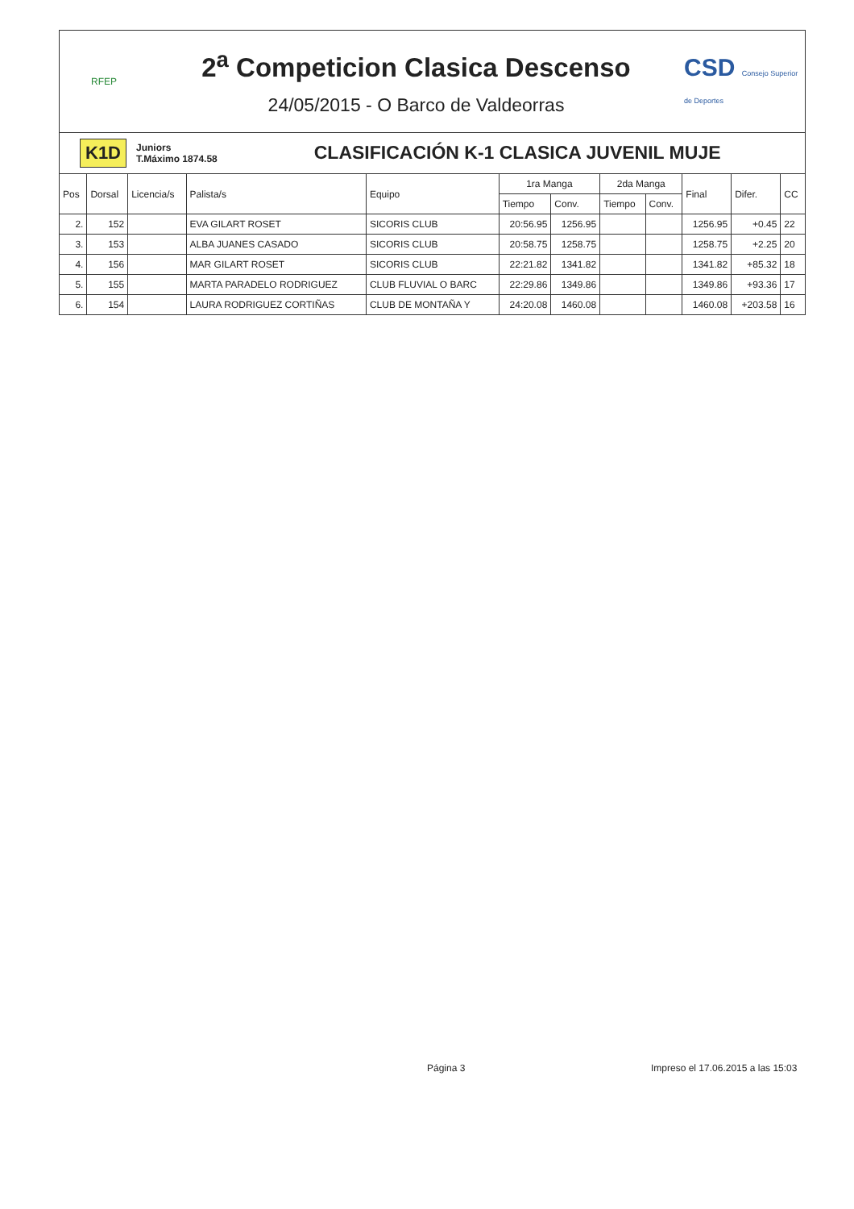RFEP
2<sup>a</sup> Competicion Clasica Descenso
24/05/2015 - O Barco de Valdeorras
CSD Consejo Superior de Deportes
K1D Juniors
T.Máximo 1874.58 CLASIFICACIÓN K-1 CLASICA JUVENIL MUJE
| Pos | Dorsal | Licencia/s | Palista/s | Equipo | 1ra Manga | | 2da Manga | | Final | Difer. | CC |
| --- | --- | --- | --- | --- | --- | --- | --- | --- | --- | --- | --- |
| | | | | | Tiempo | Conv. | Tiempo | Conv. | | | |
| 2. | 152 | | EVA GILART ROSET | SICORIS CLUB | 20:56.95 | 1256.95 | | | 1256.95 | +0.45 | 22 |
| 3. | 153 | | ALBA JUANES CASADO | SICORIS CLUB | 20:58.75 | 1258.75 | | | 1258.75 | +2.25 | 20 |
| 4. | 156 | | MAR GILART ROSET | SICORIS CLUB | 22:21.82 | 1341.82 | | | 1341.82 | +85.32 | 18 |
| 5. | 155 | | MARTA PARADELO RODRIGUEZ | CLUB FLUVIAL O BARC | 22:29.86 | 1349.86 | | | 1349.86 | +93.36 | 17 |
| 6. | 154 | | LAURA RODRIGUEZ CORTIÑAS | CLUB DE MONTAÑA Y | 24:20.08 | 1460.08 | | | 1460.08 | +203.58 | 16 |
Página 3
Impreso el 17.06.2015 a las 15:03